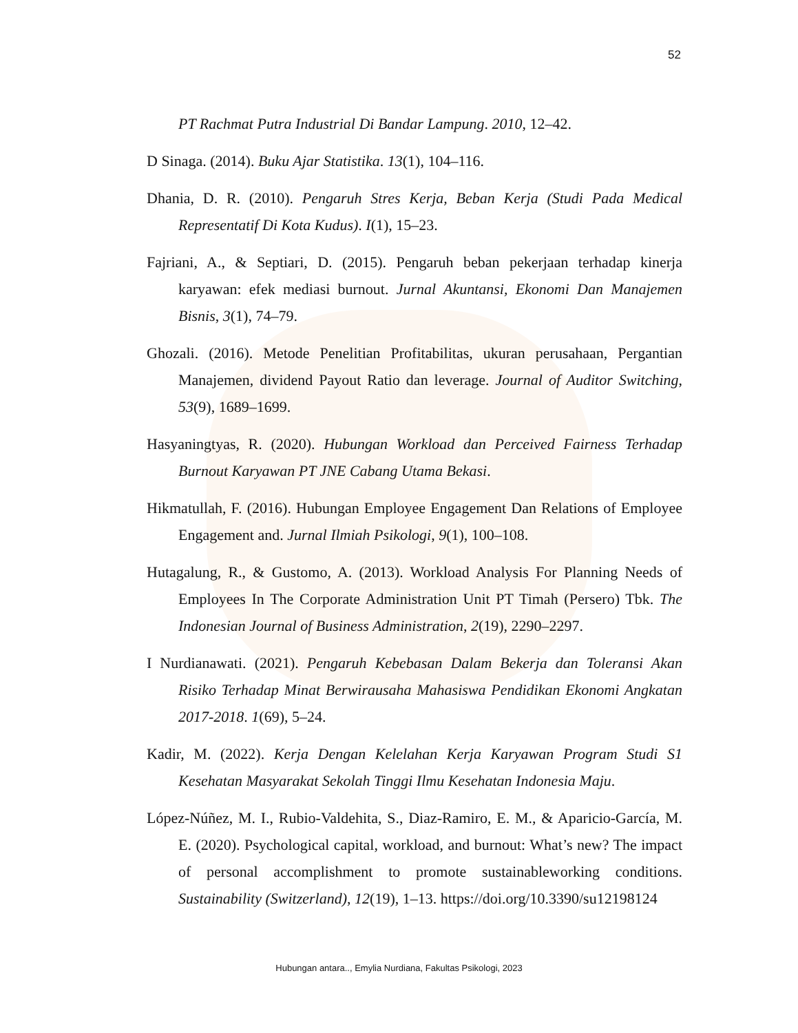52
PT Rachmat Putra Industrial Di Bandar Lampung. 2010, 12–42.
D Sinaga. (2014). Buku Ajar Statistika. 13(1), 104–116.
Dhania, D. R. (2010). Pengaruh Stres Kerja, Beban Kerja (Studi Pada Medical Representatif Di Kota Kudus). I(1), 15–23.
Fajriani, A., & Septiari, D. (2015). Pengaruh beban pekerjaan terhadap kinerja karyawan: efek mediasi burnout. Jurnal Akuntansi, Ekonomi Dan Manajemen Bisnis, 3(1), 74–79.
Ghozali. (2016). Metode Penelitian Profitabilitas, ukuran perusahaan, Pergantian Manajemen, dividend Payout Ratio dan leverage. Journal of Auditor Switching, 53(9), 1689–1699.
Hasyaningtyas, R. (2020). Hubungan Workload dan Perceived Fairness Terhadap Burnout Karyawan PT JNE Cabang Utama Bekasi.
Hikmatullah, F. (2016). Hubungan Employee Engagement Dan Relations of Employee Engagement and. Jurnal Ilmiah Psikologi, 9(1), 100–108.
Hutagalung, R., & Gustomo, A. (2013). Workload Analysis For Planning Needs of Employees In The Corporate Administration Unit PT Timah (Persero) Tbk. The Indonesian Journal of Business Administration, 2(19), 2290–2297.
I Nurdianawati. (2021). Pengaruh Kebebasan Dalam Bekerja dan Toleransi Akan Risiko Terhadap Minat Berwirausaha Mahasiswa Pendidikan Ekonomi Angkatan 2017-2018. 1(69), 5–24.
Kadir, M. (2022). Kerja Dengan Kelelahan Kerja Karyawan Program Studi S1 Kesehatan Masyarakat Sekolah Tinggi Ilmu Kesehatan Indonesia Maju.
López-Núñez, M. I., Rubio-Valdehita, S., Diaz-Ramiro, E. M., & Aparicio-García, M. E. (2020). Psychological capital, workload, and burnout: What’s new? The impact of personal accomplishment to promote sustainableworking conditions. Sustainability (Switzerland), 12(19), 1–13. https://doi.org/10.3390/su12198124
Hubungan antara.., Emylia Nurdiana, Fakultas Psikologi, 2023